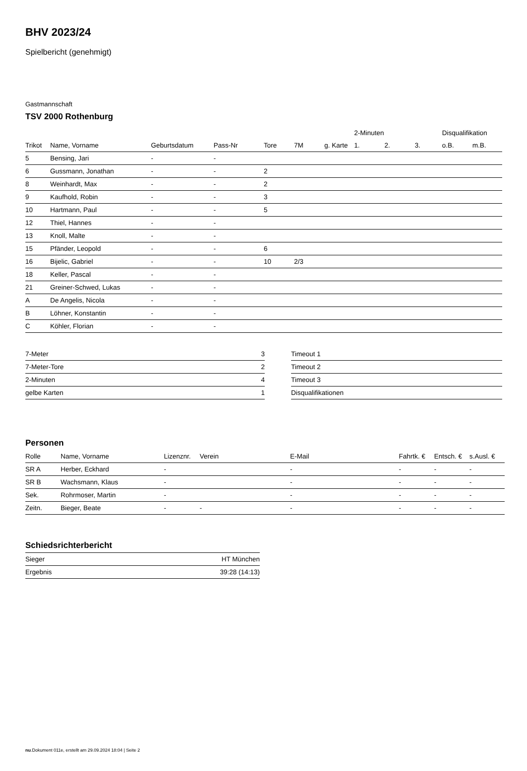BHV 2023/24
Spielbericht (genehmigt)
Gastmannschaft
TSV 2000 Rothenburg
| | | | | | | | 2-Minuten | | | Disqualifikation | |
| --- | --- | --- | --- | --- | --- | --- | --- | --- | --- | --- | --- |
| Trikot | Name, Vorname | Geburtsdatum | Pass-Nr | Tore | 7M | g. Karte | 1. | 2. | 3. | o.B. | m.B. |
| 5 | Bensing, Jari | - | - | | | | | | | | |
| 6 | Gussmann, Jonathan | - | - | 2 | | | | | | | |
| 8 | Weinhardt, Max | - | - | 2 | | | | | | | |
| 9 | Kaufhold, Robin | - | - | 3 | | | | | | | |
| 10 | Hartmann, Paul | - | - | 5 | | | | | | | |
| 12 | Thiel, Hannes | - | - | | | | | | | | |
| 13 | Knoll, Malte | - | - | | | | | | | | |
| 15 | Pfänder, Leopold | - | - | 6 | | | | | | | |
| 16 | Bijelic, Gabriel | - | - | 10 | 2/3 | | | | | | |
| 18 | Keller, Pascal | - | - | | | | | | | | |
| 21 | Greiner-Schwed, Lukas | - | - | | | | | | | | |
| A | De Angelis, Nicola | - | - | | | | | | | | |
| B | Löhner, Konstantin | - | - | | | | | | | | |
| C | Köhler, Florian | - | - | | | | | | | | |
| 7-Meter | 3 |
| 7-Meter-Tore | 2 |
| 2-Minuten | 4 |
| gelbe Karten | 1 |
| Timeout 1 |
| Timeout 2 |
| Timeout 3 |
| Disqualifikationen |
Personen
| Rolle | Name, Vorname | Lizenznr. | Verein | E-Mail | Fahrtk. € | Entsch. € | s.Ausl. € |
| --- | --- | --- | --- | --- | --- | --- | --- |
| SR A | Herber, Eckhard | - | | - | - | - | - |
| SR B | Wachsmann, Klaus | - | | - | - | - | - |
| Sek. | Rohrmoser, Martin | - | | - | - | - | - |
| Zeitn. | Bieger, Beate | - | - | - | - | - | - |
Schiedsrichterbericht
| Sieger | HT München |
| Ergebnis | 39:28 (14:13) |
nu.Dokument 011e, erstellt am 29.09.2024 18:04 | Seite 2